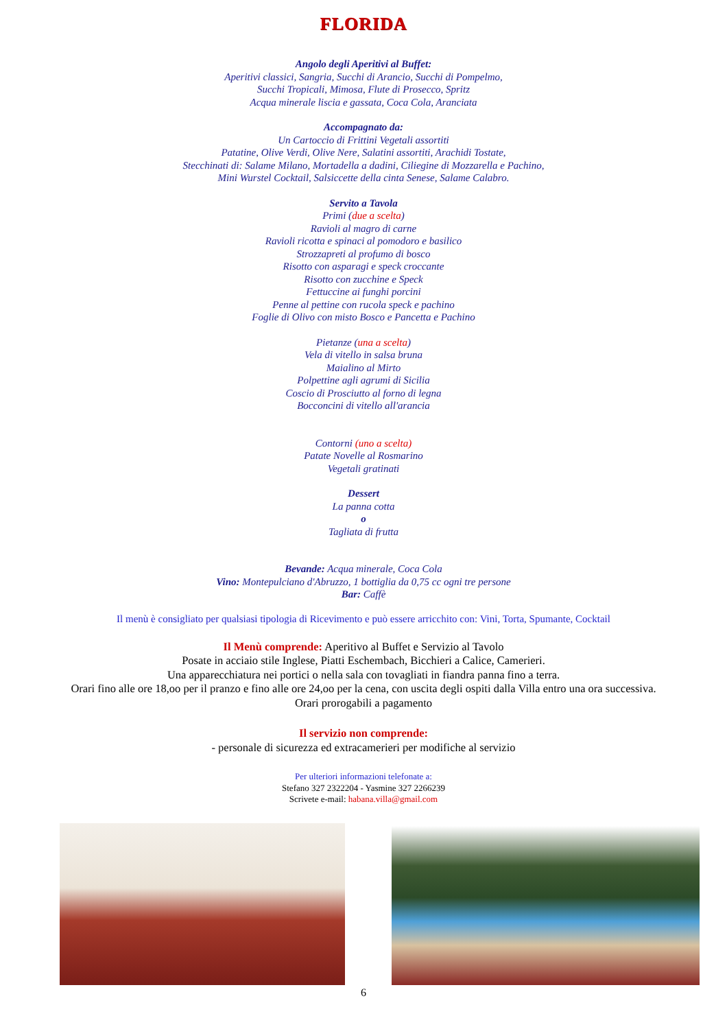FLORIDA
Angolo degli Aperitivi al Buffet:
Aperitivi classici, Sangria, Succhi di Arancio, Succhi di Pompelmo,
Succhi Tropicali, Mimosa, Flute di Prosecco, Spritz
Acqua minerale liscia e gassata, Coca Cola, Aranciata
Accompagnato da:
Un Cartoccio di Frittini Vegetali assortiti
Patatine, Olive Verdi, Olive Nere, Salatini assortiti, Arachidi Tostate,
Stecchinati di: Salame Milano, Mortadella a dadini, Ciliegine di Mozzarella e Pachino,
Mini Wurstel Cocktail, Salsiccette della cinta Senese, Salame Calabro.
Servito a Tavola
Primi (due a scelta)
Ravioli al magro di carne
Ravioli ricotta e spinaci al pomodoro e basilico
Strozzapreti al profumo di bosco
Risotto con asparagi e speck croccante
Risotto con zucchine e Speck
Fettuccine ai funghi porcini
Penne al pettine con rucola speck e pachino
Foglie di Olivo con misto Bosco e Pancetta e Pachino
Pietanze (una a scelta)
Vela di vitello in salsa bruna
Maialino al Mirto
Polpettine agli agrumi di Sicilia
Coscio di Prosciutto al forno di legna
Bocconcini di vitello all'arancia
Contorni (uno a scelta)
Patate Novelle al Rosmarino
Vegetali gratinati
Dessert
La panna cotta
o
Tagliata di frutta
Bevande: Acqua minerale, Coca Cola
Vino: Montepulciano d'Abruzzo, 1 bottiglia da 0,75 cc ogni tre persone
Bar: Caffè
Il menù è consigliato per qualsiasi tipologia di Ricevimento e può essere arricchito con: Vini, Torta, Spumante, Cocktail
Il Menù comprende: Aperitivo al Buffet e Servizio al Tavolo
Posate in acciaio stile Inglese, Piatti Eschembach, Bicchieri a Calice, Camerieri.
Una apparecchiatura nei portici o nella sala con tovagliati in fiandra panna fino a terra.
Orari fino alle ore 18,oo per il pranzo e fino alle ore 24,oo per la cena, con uscita degli ospiti dalla Villa entro una ora successiva.
Orari prorogabili a pagamento
Il servizio non comprende:
- personale di sicurezza ed extracamerieri per modifiche al servizio
Per ulteriori informazioni telefonate a:
Stefano 327 2322204 - Yasmine 327 2266239
Scrivete e-mail: habana.villa@gmail.com
6